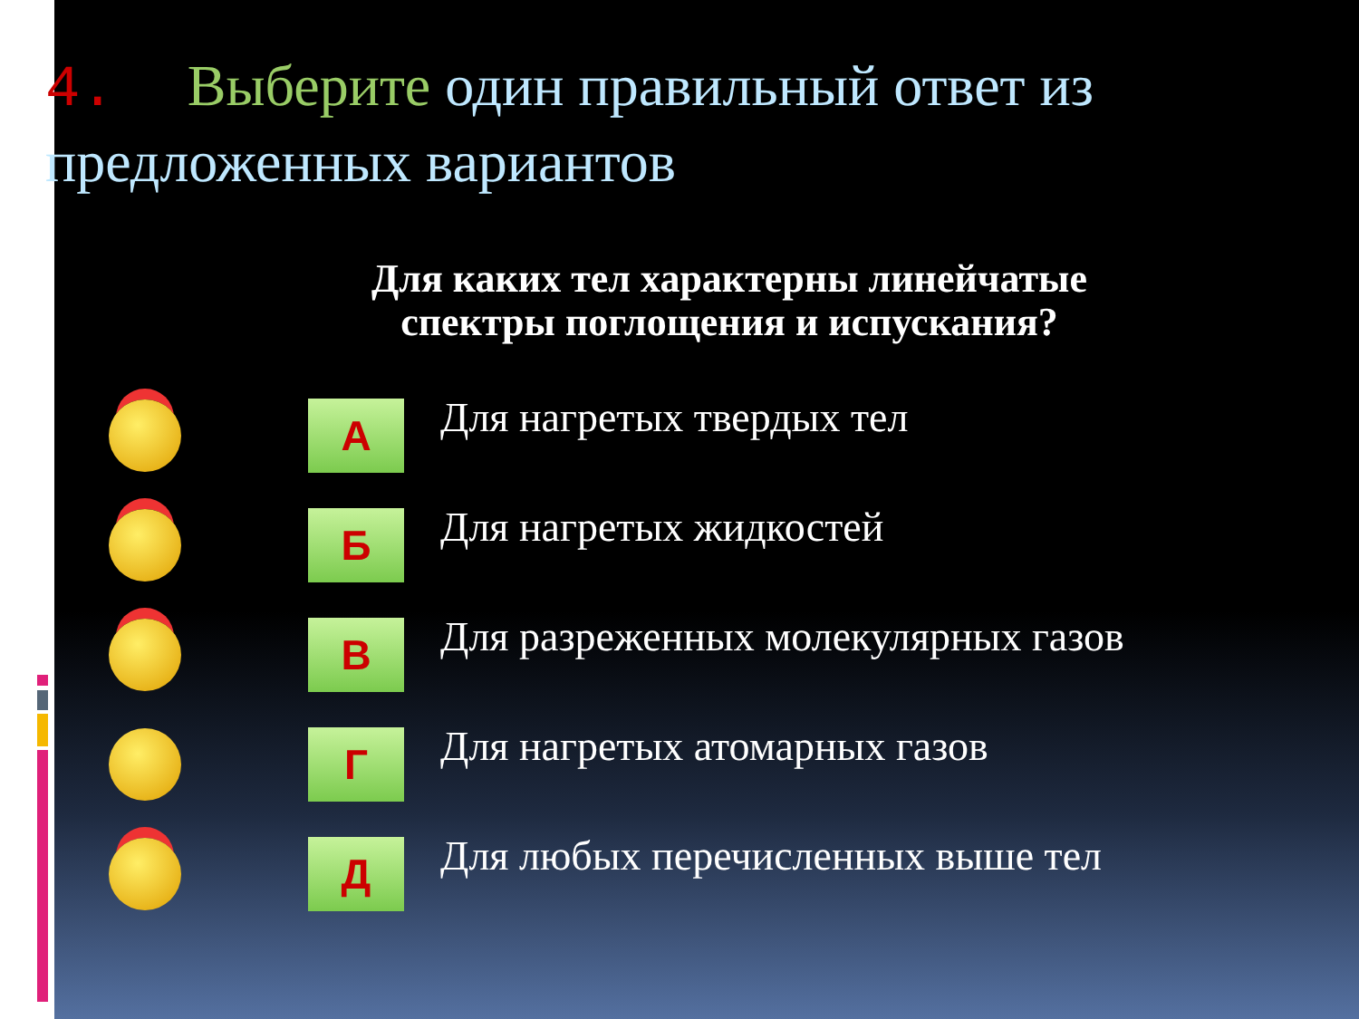4. Выберите один правильный ответ из предложенных вариантов
Для каких тел характерны линейчатые спектры поглощения и испускания?
А
Для нагретых твердых тел
Б
Для нагретых жидкостей
В
Для разреженных молекулярных газов
Г
Для нагретых атомарных газов
Д
Для любых перечисленных выше тел